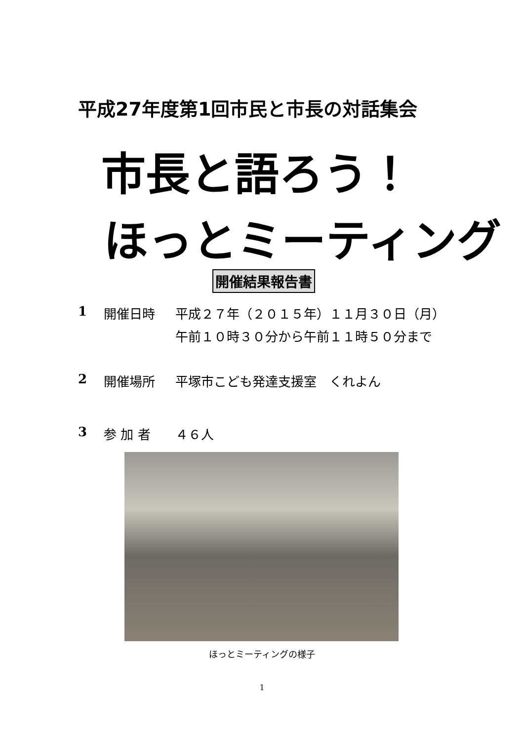平成27年度第1回市民と市長の対話集会
市長と語ろう！
ほっとミーティング
開催結果報告書
1 開催日時 平成２７年（２０１５年）１１月３０日（月）
午前１０時３０分から午前１１時５０分まで
2 開催場所 平塚市こども発達支援室　くれよん
3 参 加 者 ４６人
ほっとミーティングの様子
1